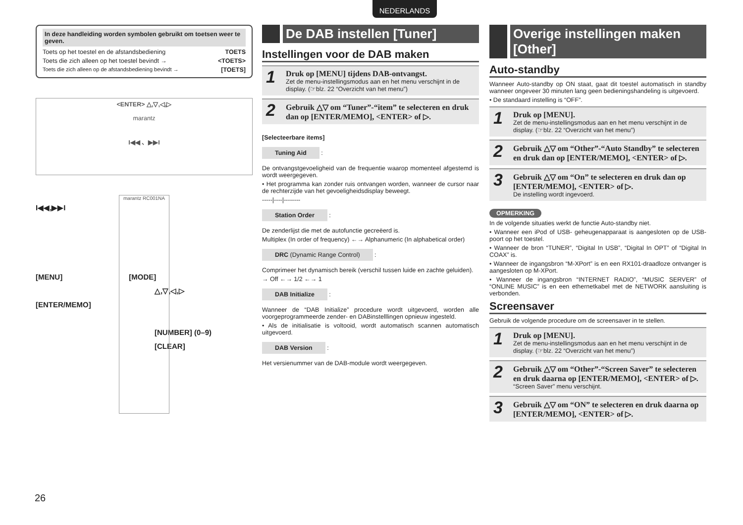NEDERLANDS
In deze handleiding worden symbolen gebruikt om toetsen weer te geven.
Toets op het toestel en de afstandsbediening TOETS
Toets die zich alleen op het toestel bevindt → <TOETS>
Toets die zich alleen op de afstandsbediening bevindt → [TOETS]
<ENTER> △,▽,◁,▷
marantz
I◀◀ 、▶▶I
marantz RC001NA
I◀◀,▶▶I
[MENU] [MODE]
△,▽,◁,▷
[ENTER/MEMO]
[NUMBER] (0–9)
[CLEAR]
De DAB instellen [Tuner]
Instellingen voor de DAB maken
1
Druk op [MENU] tijdens DAB-ontvangst.
Zet de menu-instellingsmodus aan en het menu verschijnt in de display. (☞blz. 22 “Overzicht van het menu”)
2
Gebruik △▽ om “Tuner”-“item” te selecteren en druk dan op [ENTER/MEMO], <ENTER> of ▷.
[Selecteerbare items]
Tuning Aid
:
De ontvangstgevoeligheid van de frequentie waarop momenteel afgestemd is wordt weergegeven.
• Het programma kan zonder ruis ontvangen worden, wanneer de cursor naar de rechterzijde van het gevoeligheidsdisplay beweegt.
-----|----|--------
Station Order
:
De zenderlijst die met de autofunctie gecreëerd is.
Multiplex (In order of frequency) ←→ Alphanumeric (In alphabetical order)
DRC (Dynamic Range Control)
:
Comprimeer het dynamisch bereik (verschil tussen luide en zachte geluiden).
→ Off ←→ 1/2 ←→ 1
DAB Initialize
:
Wanneer de “DAB Initialize” procedure wordt uitgevoerd, worden alle voorgeprogrammeerde zender- en DABinstelllingen opnieuw ingesteld.
• Als de initialisatie is voltooid, wordt automatisch scannen automatisch uitgevoerd.
DAB Version
:
Het versienummer van de DAB-module wordt weergegeven.
Overige instellingen maken [Other]
Auto-standby
Wanneer Auto-standby op ON staat, gaat dit toestel automatisch in standby wanneer ongeveer 30 minuten lang geen bedieningshandeling is uitgevoerd.
• De standaard instelling is “OFF”.
1
Druk op [MENU].
Zet de menu-instellingsmodus aan en het menu verschijnt in de display. (☞blz. 22 “Overzicht van het menu”)
2
Gebruik △▽ om “Other”-“Auto Standby” te selecteren en druk dan op [ENTER/MEMO], <ENTER> of ▷.
3
Gebruik △▽ om “On” te selecteren en druk dan op [ENTER/MEMO], <ENTER> of ▷.
De instelling wordt ingevoerd.
OPMERKING
In de volgende situaties werkt de functie Auto-standby niet.
• Wanneer een iPod of USB- geheugenapparaat is aangesloten op de USB-poort op het toestel.
• Wanneer de bron “TUNER”, “Digital In USB”, “Digital In OPT” of “Digital In COAX” is.
• Wanneer de ingangsbron “M-XPort” is en een RX101-draadloze ontvanger is aangesloten op M-XPort.
• Wanneer de ingangsbron “INTERNET RADIO”, “MUSIC SERVER” of “ONLINE MUSIC” is en een ethernetkabel met de NETWORK aansluiting is verbonden.
Screensaver
Gebruik de volgende procedure om de screensaver in te stellen.
1
Druk op [MENU].
Zet de menu-instellingsmodus aan en het menu verschijnt in de display. (☞blz. 22 “Overzicht van het menu”)
2
Gebruik △▽ om “Other”-“Screen Saver” te selecteren en druk daarna op [ENTER/MEMO], <ENTER> of ▷.
“Screen Saver” menu verschijnt.
3
Gebruik △▽ om “ON” te selecteren en druk daarna op [ENTER/MEMO], <ENTER> of ▷.
26